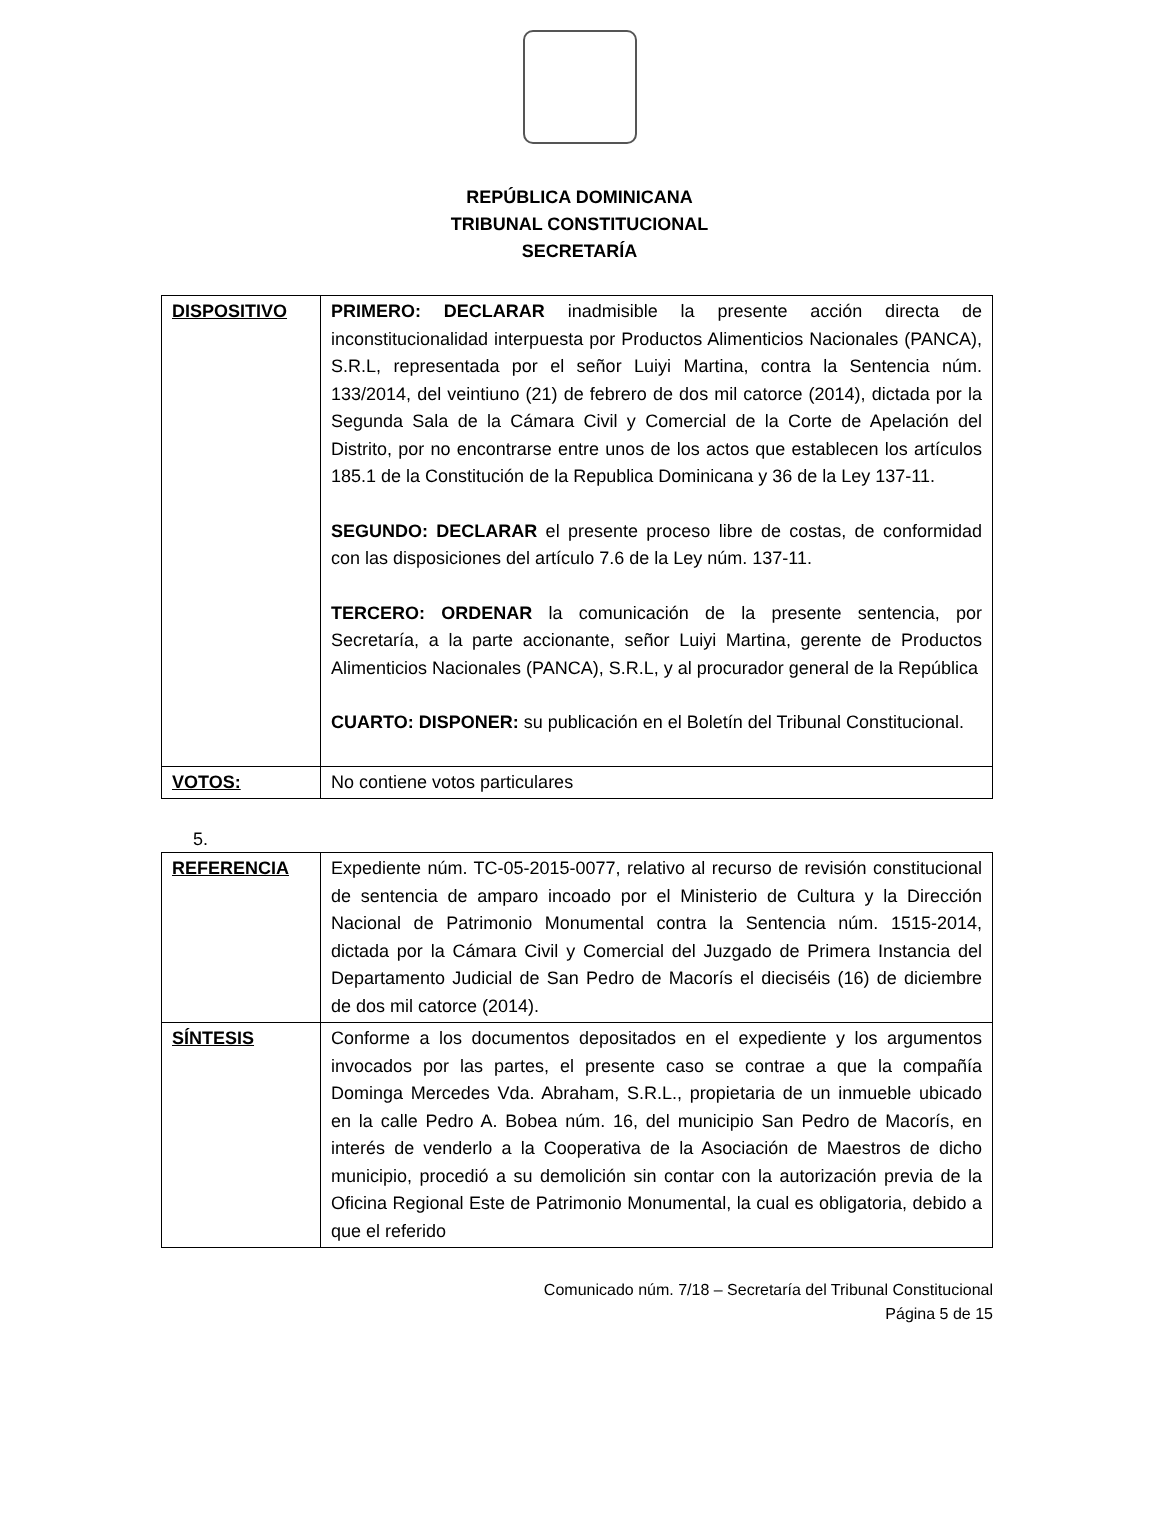REPÚBLICA DOMINICANA
TRIBUNAL CONSTITUCIONAL
SECRETARÍA
| DISPOSITIVO | PRIMERO: DECLARAR inadmisible la presente acción directa de inconstitucionalidad interpuesta por Productos Alimenticios Nacionales (PANCA), S.R.L, representada por el señor Luiyi Martina, contra la Sentencia núm. 133/2014, del veintiuno (21) de febrero de dos mil catorce (2014), dictada por la Segunda Sala de la Cámara Civil y Comercial de la Corte de Apelación del Distrito, por no encontrarse entre unos de los actos que establecen los artículos 185.1 de la Constitución de la Republica Dominicana y 36 de la Ley 137-11. SEGUNDO: DECLARAR el presente proceso libre de costas, de conformidad con las disposiciones del artículo 7.6 de la Ley núm. 137-11. TERCERO: ORDENAR la comunicación de la presente sentencia, por Secretaría, a la parte accionante, señor Luiyi Martina, gerente de Productos Alimenticios Nacionales (PANCA), S.R.L, y al procurador general de la República CUARTO: DISPONER: su publicación en el Boletín del Tribunal Constitucional. |
| VOTOS: | No contiene votos particulares |
5.
| REFERENCIA | Expediente núm. TC-05-2015-0077, relativo al recurso de revisión constitucional de sentencia de amparo incoado por el Ministerio de Cultura y la Dirección Nacional de Patrimonio Monumental contra la Sentencia núm. 1515-2014, dictada por la Cámara Civil y Comercial del Juzgado de Primera Instancia del Departamento Judicial de San Pedro de Macorís el dieciséis (16) de diciembre de dos mil catorce (2014). |
| SÍNTESIS | Conforme a los documentos depositados en el expediente y los argumentos invocados por las partes, el presente caso se contrae a que la compañía Dominga Mercedes Vda. Abraham, S.R.L., propietaria de un inmueble ubicado en la calle Pedro A. Bobea núm. 16, del municipio San Pedro de Macorís, en interés de venderlo a la Cooperativa de la Asociación de Maestros de dicho municipio, procedió a su demolición sin contar con la autorización previa de la Oficina Regional Este de Patrimonio Monumental, la cual es obligatoria, debido a que el referido |
Comunicado núm. 7/18 – Secretaría del Tribunal Constitucional
Página 5 de 15